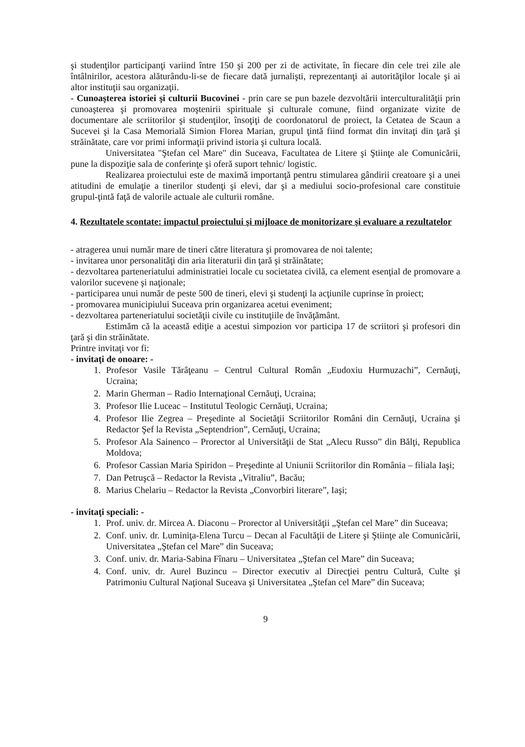şi studenţilor participanţi variind între 150 şi 200 per zi de activitate, în fiecare din cele trei zile ale întâlnirilor, acestora alăturându-li-se de fiecare dată jurnalişti, reprezentanţi ai autorităţilor locale şi ai altor instituţii sau organizaţii.
- Cunoaşterea istoriei şi culturii Bucovinei - prin care se pun bazele dezvoltării interculturalităţii prin cunoaşterea şi promovarea moştenirii spirituale şi culturale comune, fiind organizate vizite de documentare ale scriitorilor şi studenţilor, însoţiţi de coordonatorul de proiect, la Cetatea de Scaun a Sucevei şi la Casa Memorială Simion Florea Marian, grupul ţintă fiind format din invitaţi din ţară şi străinătate, care vor primi informaţii privind istoria şi cultura locală.
Universitatea "Ştefan cel Mare" din Suceava, Facultatea de Litere şi Ştiinţe ale Comunicării, pune la dispoziţie sala de conferinţe şi oferă suport tehnic/ logistic.
Realizarea proiectului este de maximă importanţă pentru stimularea gândirii creatoare şi a unei atitudini de emulaţie a tinerilor studenţi şi elevi, dar şi a mediului socio-profesional care constituie grupul-ţintă faţă de valorile actuale ale culturii române.
4. Rezultatele scontate: impactul proiectului şi mijloace de monitorizare şi evaluare a rezultatelor
- atragerea unui număr mare de tineri către literatura şi promovarea de noi talente;
- invitarea unor personalităţi din aria literaturii din ţară şi străinătate;
- dezvoltarea parteneriatului administratiei locale cu societatea civilă, ca element esenţial de promovare a valorilor sucevene şi naţionale;
- participarea unui număr de peste 500 de tineri, elevi şi studenţi la acţiunile cuprinse în proiect;
- promovarea municipiului Suceava prin organizarea acetui eveniment;
- dezvoltarea parteneriatului societăţii civile cu instituţiile de învăţământ.
Estimăm că la această ediţie a acestui simpozion vor participa 17 de scriitori şi profesori din ţară şi din străinătate.
Printre invitaţi vor fi:
- invitaţi de onoare: -
1. Profesor Vasile Tărâţeanu – Centrul Cultural Român „Eudoxiu Hurmuzachi”, Cernăuţi, Ucraina;
2. Marin Gherman – Radio Internaţional Cernăuţi, Ucraina;
3. Profesor Ilie Luceac – Institutul Teologic Cernăuţi, Ucraina;
4. Profesor Ilie Zegrea – Preşedinte al Societăţii Scriitorilor Români din Cernăuţi, Ucraina şi Redactor Şef la Revista „Septendrion”, Cernăuţi, Ucraina;
5. Profesor Ala Sainenco – Prorector al Universităţii de Stat „Alecu Russo” din Bălţi, Republica Moldova;
6. Profesor Cassian Maria Spiridon – Preşedinte al Uniunii Scriitorilor din România – filiala Iaşi;
7. Dan Petruşcă – Redactor la Revista „Vitraliu”, Bacău;
8. Marius Chelariu – Redactor la Revista „Convorbiri literare”, Iaşi;
- invitaţi speciali: -
1. Prof. univ. dr. Mircea A. Diaconu – Prorector al Universităţii „Ştefan cel Mare” din Suceava;
2. Conf. univ. dr. Luminiţa-Elena Turcu – Decan al Facultăţii de Litere şi Ştiinţe ale Comunicării, Universitatea „Ştefan cel Mare” din Suceava;
3. Conf. univ. dr. Maria-Sabina Fînaru – Universitatea „Ştefan cel Mare” din Suceava;
4. Conf. univ. dr. Aurel Buzincu – Director executiv al Direcţiei pentru Cultură, Culte şi Patrimoniu Cultural Naţional Suceava şi Universitatea „Ştefan cel Mare” din Suceava;
9